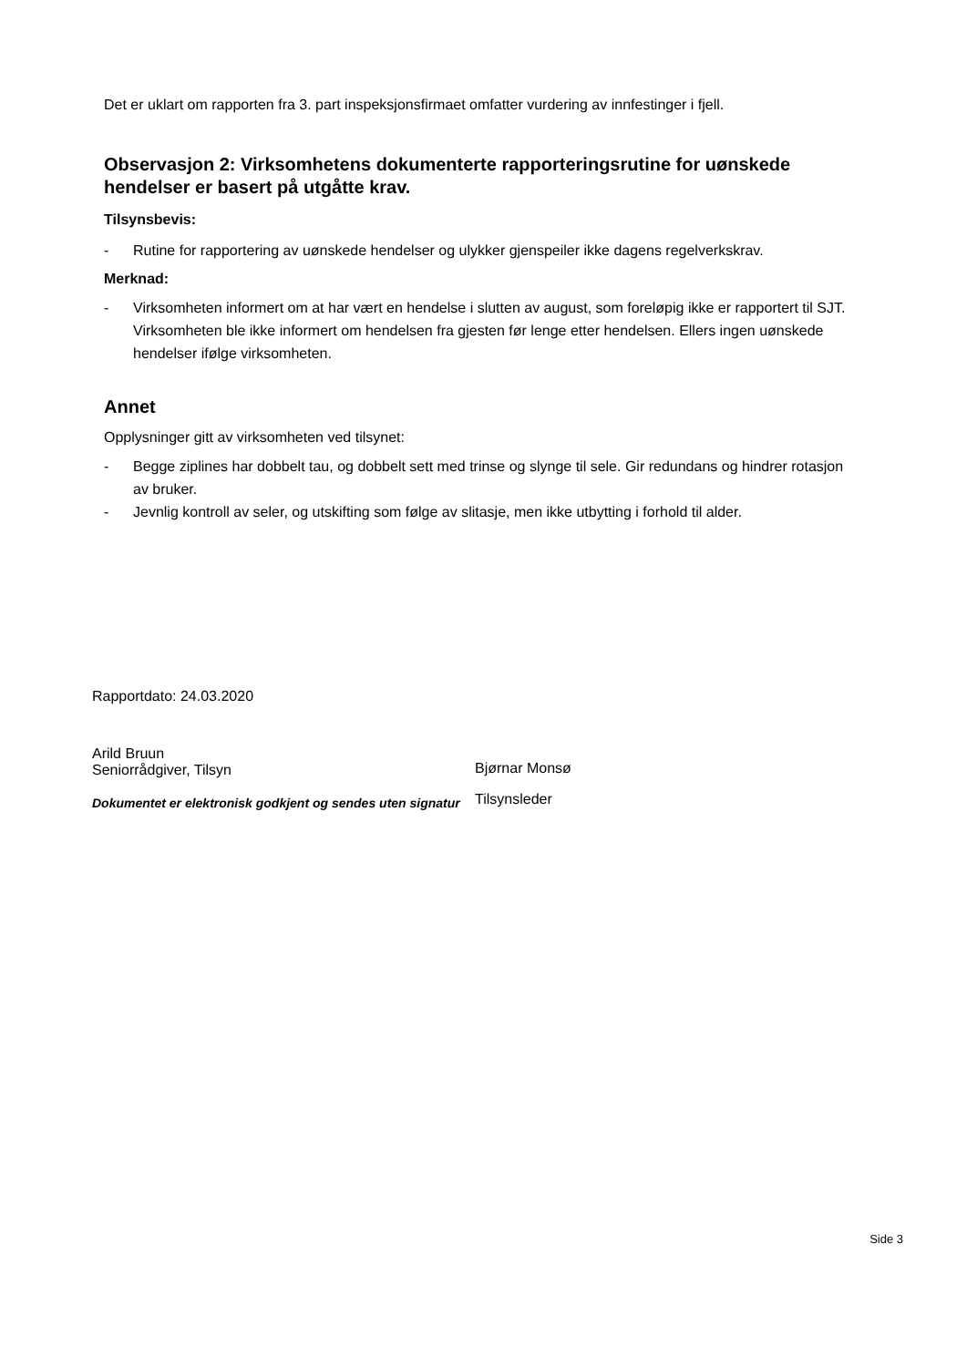Det er uklart om rapporten fra 3. part inspeksjonsfirmaet omfatter vurdering av innfestinger i fjell.
Observasjon 2: Virksomhetens dokumenterte rapporteringsrutine for uønskede hendelser er basert på utgåtte krav.
Tilsynsbevis:
- Rutine for rapportering av uønskede hendelser og ulykker gjenspeiler ikke dagens regelverkskrav.
Merknad:
- Virksomheten informert om at har vært en hendelse i slutten av august, som foreløpig ikke er rapportert til SJT. Virksomheten ble ikke informert om hendelsen fra gjesten før lenge etter hendelsen. Ellers ingen uønskede hendelser ifølge virksomheten.
Annet
Opplysninger gitt av virksomheten ved tilsynet:
- Begge ziplines har dobbelt tau, og dobbelt sett med trinse og slynge til sele. Gir redundans og hindrer rotasjon av bruker.
- Jevnlig kontroll av seler, og utskifting som følge av slitasje, men ikke utbytting i forhold til alder.
Rapportdato: 24.03.2020
Arild Bruun
Seniorrådgiver, Tilsyn
Dokumentet er elektronisk godkjent og sendes uten signatur
Bjørnar Monsø
Tilsynsleder
Side 3